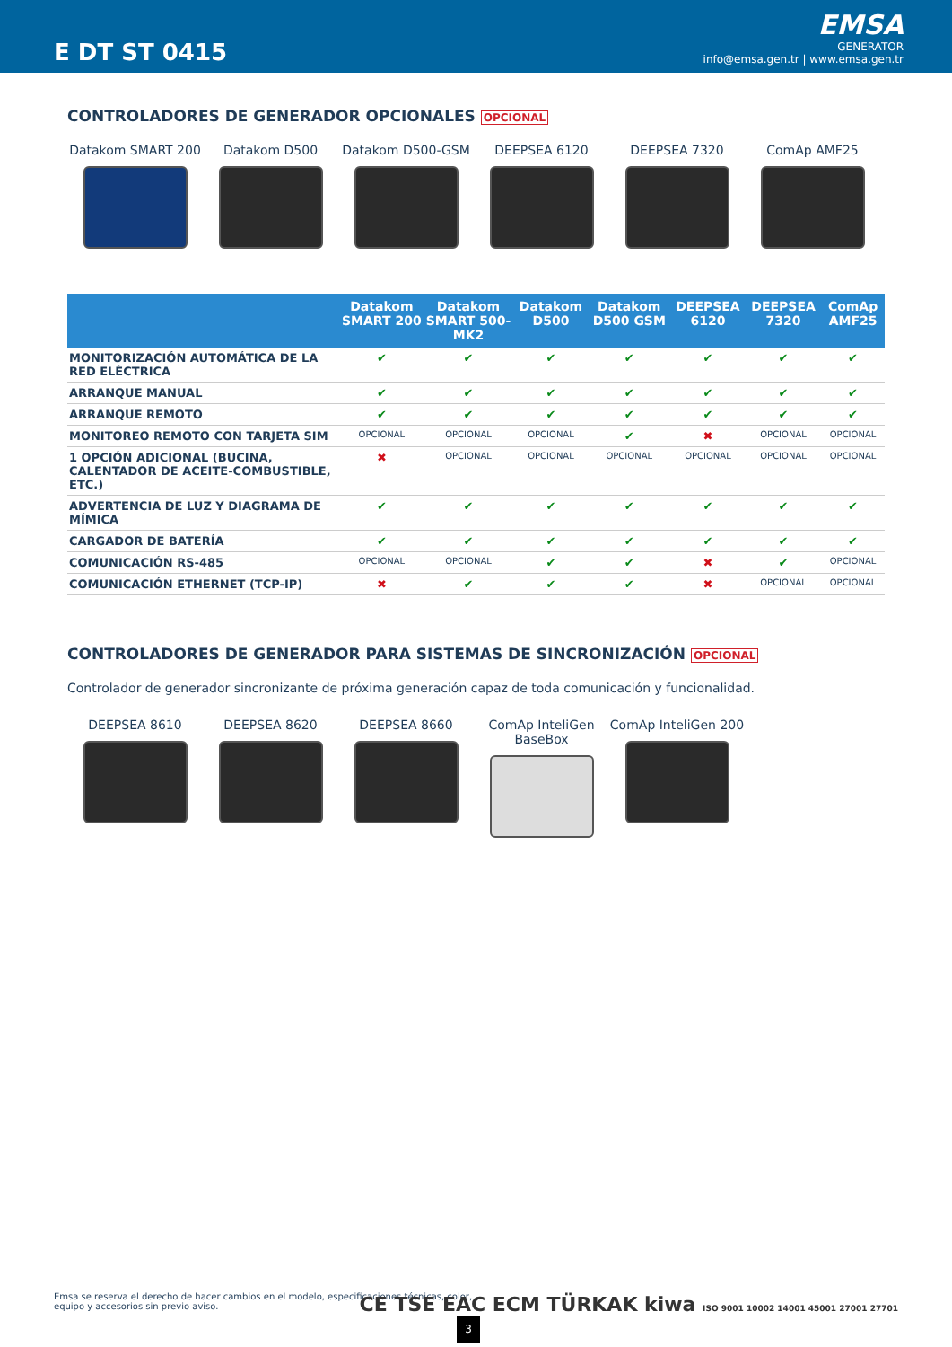E DT ST 0415
EMSA
GENERATOR
info@emsa.gen.tr | www.emsa.gen.tr
CONTROLADORES DE GENERADOR OPCIONALES OPCIONAL
Datakom SMART 200
Datakom D500
Datakom D500-GSM
DEEPSEA 6120
DEEPSEA 7320
ComAp AMF25
| | Datakom SMART 200 | Datakom SMART 500-MK2 | Datakom D500 | Datakom D500 GSM | DEEPSEA 6120 | DEEPSEA 7320 | ComAp AMF25 |
| --- | --- | --- | --- | --- | --- | --- | --- |
| MONITORIZACIÓN AUTOMÁTICA DE LA RED ELÉCTRICA | ✔ | ✔ | ✔ | ✔ | ✔ | ✔ | ✔ |
| ARRANQUE MANUAL | ✔ | ✔ | ✔ | ✔ | ✔ | ✔ | ✔ |
| ARRANQUE REMOTO | ✔ | ✔ | ✔ | ✔ | ✔ | ✔ | ✔ |
| MONITOREO REMOTO CON TARJETA SIM | OPCIONAL | OPCIONAL | OPCIONAL | ✔ | ✖ | OPCIONAL | OPCIONAL |
| 1 OPCIÓN ADICIONAL (BUCINA, CALENTADOR DE ACEITE-COMBUSTIBLE, ETC.) | ✖ | OPCIONAL | OPCIONAL | OPCIONAL | OPCIONAL | OPCIONAL | OPCIONAL |
| ADVERTENCIA DE LUZ Y DIAGRAMA DE MÍMICA | ✔ | ✔ | ✔ | ✔ | ✔ | ✔ | ✔ |
| CARGADOR DE BATERÍA | ✔ | ✔ | ✔ | ✔ | ✔ | ✔ | ✔ |
| COMUNICACIÓN RS-485 | OPCIONAL | OPCIONAL | ✔ | ✔ | ✖ | ✔ | OPCIONAL |
| COMUNICACIÓN ETHERNET (TCP-IP) | ✖ | ✔ | ✔ | ✔ | ✖ | OPCIONAL | OPCIONAL |
CONTROLADORES DE GENERADOR PARA SISTEMAS DE SINCRONIZACIÓN OPCIONAL
Controlador de generador sincronizante de próxima generación capaz de toda comunicación y funcionalidad.
DEEPSEA 8610
DEEPSEA 8620
DEEPSEA 8660
ComAp InteliGen BaseBox
ComAp InteliGen 200
Emsa se reserva el derecho de hacer cambios en el modelo, especificaciones técnicas, color, equipo y accesorios sin previo aviso.
3
CE TSE EAC ECM TÜRKAK kiwa ISO 9001 10002 14001 45001 27001 27701